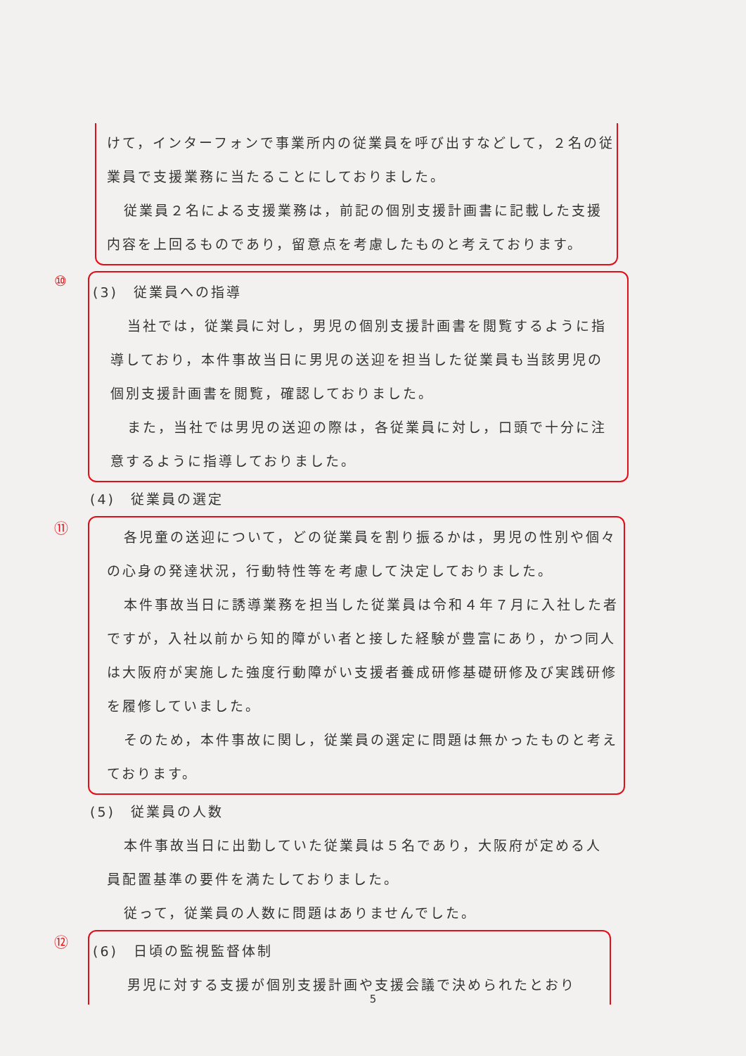けて，インターフォンで事業所内の従業員を呼び出すなどして，２名の従業員で支援業務に当たることにしておりました。
従業員２名による支援業務は，前記の個別支援計画書に記載した支援内容を上回るものであり，留意点を考慮したものと考えております。
⑩
(3)　従業員への指導
当社では，従業員に対し，男児の個別支援計画書を閲覧するように指導しており，本件事故当日に男児の送迎を担当した従業員も当該男児の個別支援計画書を閲覧，確認しておりました。
また，当社では男児の送迎の際は，各従業員に対し，口頭で十分に注意するように指導しておりました。
(4)　従業員の選定
⑪
各児童の送迎について，どの従業員を割り振るかは，男児の性別や個々の心身の発達状況，行動特性等を考慮して決定しておりました。
本件事故当日に誘導業務を担当した従業員は令和４年７月に入社した者ですが，入社以前から知的障がい者と接した経験が豊富にあり，かつ同人は大阪府が実施した強度行動障がい支援者養成研修基礎研修及び実践研修を履修していました。
そのため，本件事故に関し，従業員の選定に問題は無かったものと考えております。
(5)　従業員の人数
本件事故当日に出勤していた従業員は５名であり，大阪府が定める人員配置基準の要件を満たしておりました。
従って，従業員の人数に問題はありませんでした。
⑫
(6)　日頃の監視監督体制
男児に対する支援が個別支援計画や支援会議で決められたとおり
5